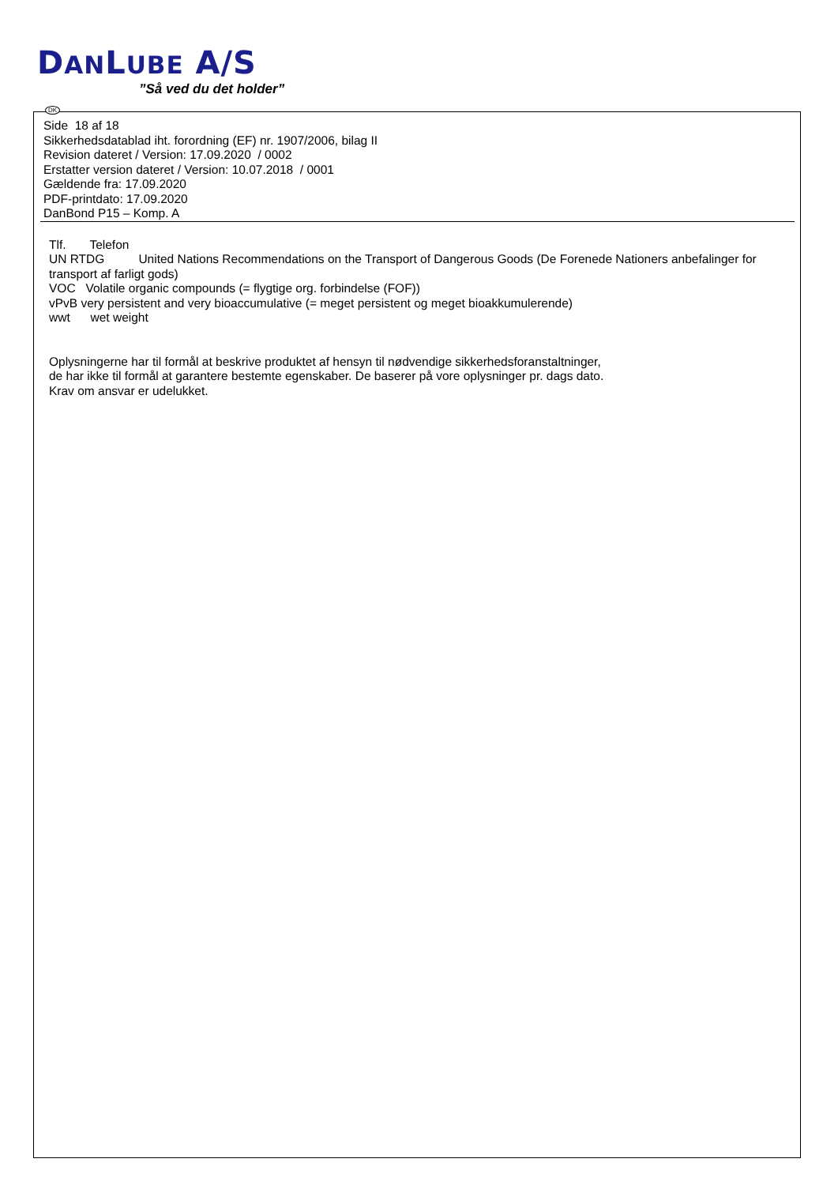DANLUBE A/S
”Så ved du det holder”
DK
Side 18 af 18
Sikkerhedsdatablad iht. forordning (EF) nr. 1907/2006, bilag II
Revision dateret / Version: 17.09.2020 / 0002
Erstatter version dateret / Version: 10.07.2018 / 0001
Gældende fra: 17.09.2020
PDF-printdato: 17.09.2020
DanBond P15 – Komp. A
Tlf. Telefon
UN RTDG United Nations Recommendations on the Transport of Dangerous Goods (De Forenede Nationers anbefalinger for transport af farligt gods)
VOC Volatile organic compounds (= flygtige org. forbindelse (FOF))
vPvB very persistent and very bioaccumulative (= meget persistent og meget bioakkumulerende)
wwt wet weight
Oplysningerne har til formål at beskrive produktet af hensyn til nødvendige sikkerhedsforanstaltninger,
de har ikke til formål at garantere bestemte egenskaber. De baserer på vore oplysninger pr. dags dato.
Krav om ansvar er udelukket.